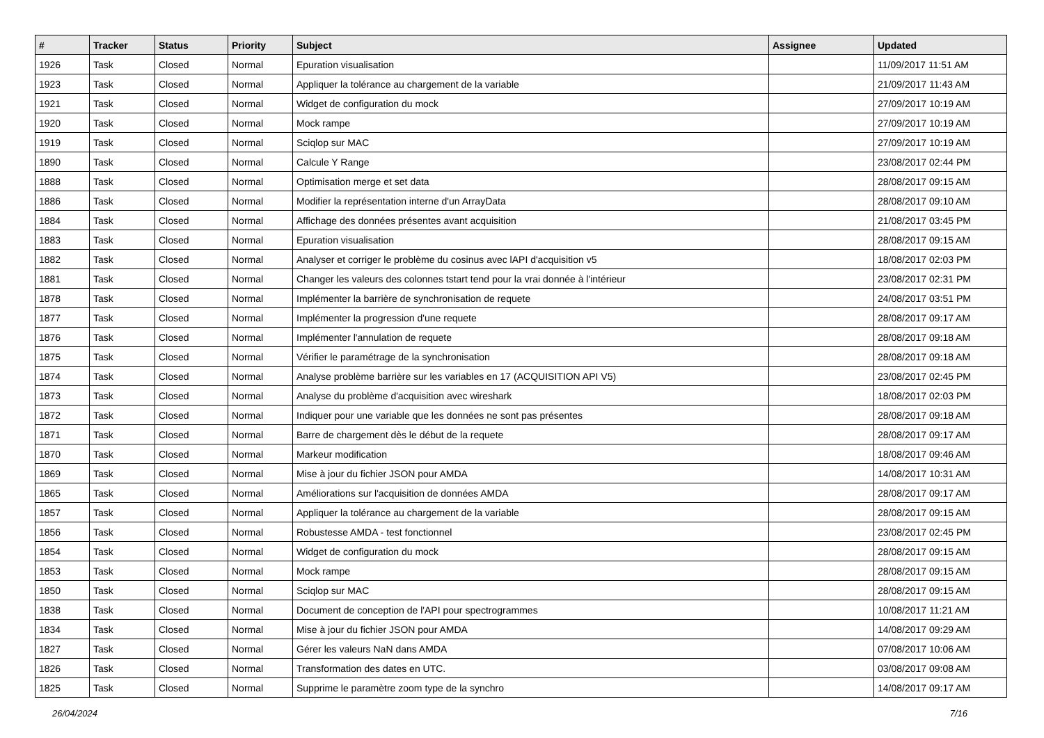| # | Tracker | Status | Priority | Subject | Assignee | Updated |
| --- | --- | --- | --- | --- | --- | --- |
| 1926 | Task | Closed | Normal | Epuration visualisation | | 11/09/2017 11:51 AM |
| 1923 | Task | Closed | Normal | Appliquer la tolérance au chargement de la variable | | 21/09/2017 11:43 AM |
| 1921 | Task | Closed | Normal | Widget de configuration du mock | | 27/09/2017 10:19 AM |
| 1920 | Task | Closed | Normal | Mock rampe | | 27/09/2017 10:19 AM |
| 1919 | Task | Closed | Normal | Sciqlop sur MAC | | 27/09/2017 10:19 AM |
| 1890 | Task | Closed | Normal | Calcule Y Range | | 23/08/2017 02:44 PM |
| 1888 | Task | Closed | Normal | Optimisation merge et set data | | 28/08/2017 09:15 AM |
| 1886 | Task | Closed | Normal | Modifier la représentation interne d'un ArrayData | | 28/08/2017 09:10 AM |
| 1884 | Task | Closed | Normal | Affichage des données présentes avant acquisition | | 21/08/2017 03:45 PM |
| 1883 | Task | Closed | Normal | Epuration visualisation | | 28/08/2017 09:15 AM |
| 1882 | Task | Closed | Normal | Analyser et corriger le problème du cosinus avec lAPI d'acquisition v5 | | 18/08/2017 02:03 PM |
| 1881 | Task | Closed | Normal | Changer les valeurs des colonnes tstart tend pour la vrai donnée à l'intérieur | | 23/08/2017 02:31 PM |
| 1878 | Task | Closed | Normal | Implémenter la barrière de synchronisation de requete | | 24/08/2017 03:51 PM |
| 1877 | Task | Closed | Normal | Implémenter la progression d'une requete | | 28/08/2017 09:17 AM |
| 1876 | Task | Closed | Normal | Implémenter l'annulation de requete | | 28/08/2017 09:18 AM |
| 1875 | Task | Closed | Normal | Vérifier le paramétrage de la synchronisation | | 28/08/2017 09:18 AM |
| 1874 | Task | Closed | Normal | Analyse problème barrière sur les variables en 17 (ACQUISITION API V5) | | 23/08/2017 02:45 PM |
| 1873 | Task | Closed | Normal | Analyse du problème d'acquisition avec wireshark | | 18/08/2017 02:03 PM |
| 1872 | Task | Closed | Normal | Indiquer pour une variable que les données ne sont pas présentes | | 28/08/2017 09:18 AM |
| 1871 | Task | Closed | Normal | Barre de chargement dès le début de la requete | | 28/08/2017 09:17 AM |
| 1870 | Task | Closed | Normal | Markeur modification | | 18/08/2017 09:46 AM |
| 1869 | Task | Closed | Normal | Mise à jour du fichier JSON pour AMDA | | 14/08/2017 10:31 AM |
| 1865 | Task | Closed | Normal | Améliorations sur l'acquisition de données AMDA | | 28/08/2017 09:17 AM |
| 1857 | Task | Closed | Normal | Appliquer la tolérance au chargement de la variable | | 28/08/2017 09:15 AM |
| 1856 | Task | Closed | Normal | Robustesse AMDA - test fonctionnel | | 23/08/2017 02:45 PM |
| 1854 | Task | Closed | Normal | Widget de configuration du mock | | 28/08/2017 09:15 AM |
| 1853 | Task | Closed | Normal | Mock rampe | | 28/08/2017 09:15 AM |
| 1850 | Task | Closed | Normal | Sciqlop sur MAC | | 28/08/2017 09:15 AM |
| 1838 | Task | Closed | Normal | Document de conception de l'API pour spectrogrammes | | 10/08/2017 11:21 AM |
| 1834 | Task | Closed | Normal | Mise à jour du fichier JSON pour AMDA | | 14/08/2017 09:29 AM |
| 1827 | Task | Closed | Normal | Gérer les valeurs NaN dans AMDA | | 07/08/2017 10:06 AM |
| 1826 | Task | Closed | Normal | Transformation des dates en UTC. | | 03/08/2017 09:08 AM |
| 1825 | Task | Closed | Normal | Supprime le paramètre zoom type de la synchro | | 14/08/2017 09:17 AM |
26/04/2024 7/16